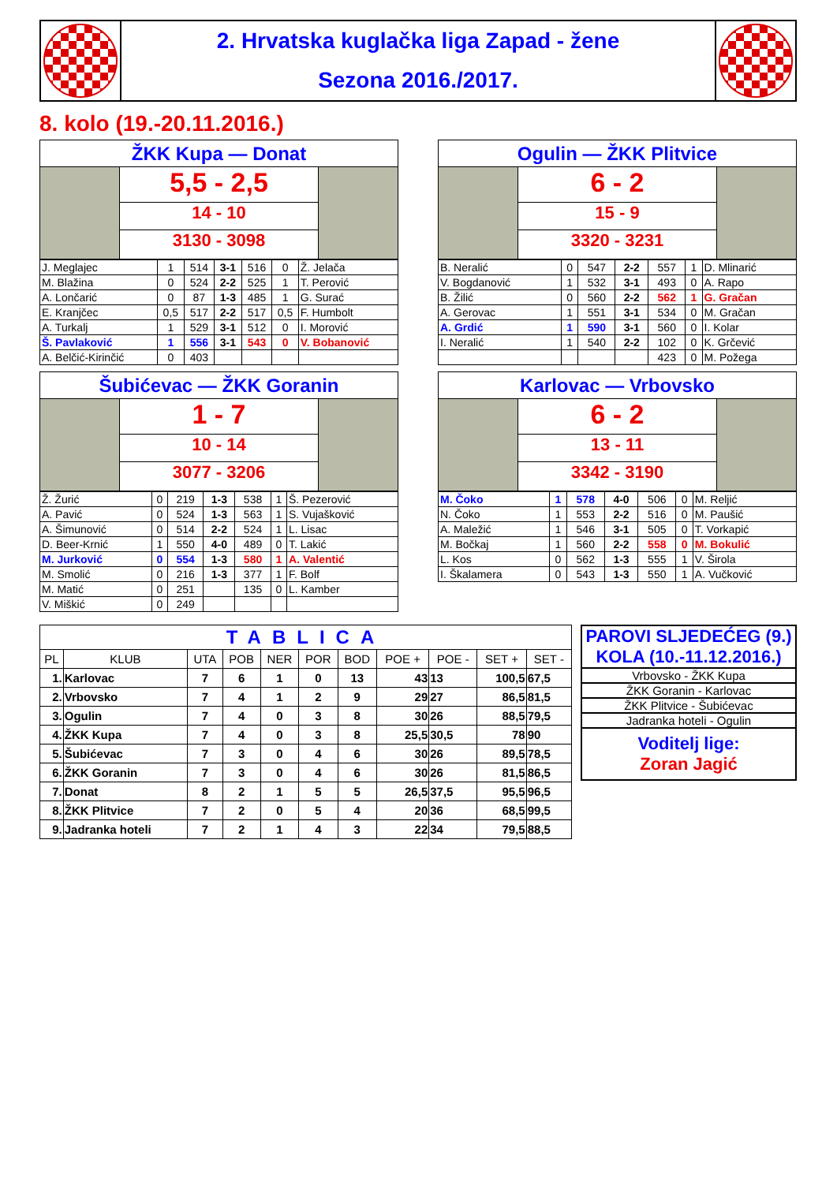2. Hrvatska kuglačka liga Zapad - žene
Sezona 2016./2017.
8. kolo (19.-20.11.2016.)
ŽKK Kupa — Donat
5,5 - 2,5
14 - 10
3130 - 3098
| J. Meglajec | 1 | 514 | 3-1 | 516 | 0 | Ž. Jelača |
| M. Blažina | 0 | 524 | 2-2 | 525 | 1 | T. Perović |
| A. Lončarić | 0 | 87 | 1-3 | 485 | 1 | G. Surać |
| E. Kranjčec | 0,5 | 517 | 2-2 | 517 | 0,5 | F. Humbolt |
| A. Turkalj | 1 | 529 | 3-1 | 512 | 0 | I. Morović |
| Š. Pavlaković | 1 | 556 | 3-1 | 543 | 0 | V. Bobanović |
| A. Belčić-Kirinčić | 0 | 403 | | | | |
Ogulin — ŽKK Plitvice
6 - 2
15 - 9
3320 - 3231
| B. Neralić | 0 | 547 | 2-2 | 557 | 1 | D. Mlinarić |
| V. Bogdanović | 1 | 532 | 3-1 | 493 | 0 | A. Rapo |
| B. Žilić | 0 | 560 | 2-2 | 562 | 1 | G. Gračan |
| A. Gerovac | 1 | 551 | 3-1 | 534 | 0 | M. Gračan |
| A. Grdić | 1 | 590 | 3-1 | 560 | 0 | I. Kolar |
| I. Neralić | 1 | 540 | 2-2 | 102 | 0 | K. Grčević |
| | | | | 423 | 0 | M. Požega |
Šubićevac — ŽKK Goranin
1 - 7
10 - 14
3077 - 3206
| Ž. Žurić | 0 | 219 | 1-3 | 538 | 1 | Š. Pezerović |
| A. Pavić | 0 | 524 | 1-3 | 563 | 1 | S. Vujašković |
| A. Šimunović | 0 | 514 | 2-2 | 524 | 1 | L. Lisac |
| D. Beer-Krnić | 1 | 550 | 4-0 | 489 | 0 | T. Lakić |
| M. Jurković | 0 | 554 | 1-3 | 580 | 1 | A. Valentić |
| M. Smolić | 0 | 216 | 1-3 | 377 | 1 | F. Bolf |
| M. Matić | 0 | 251 | | 135 | 0 | L. Kamber |
| V. Miškić | 0 | 249 | | | | |
Karlovac — Vrbovsko
6 - 2
13 - 11
3342 - 3190
| M. Čoko | 1 | 578 | 4-0 | 506 | 0 | M. Reljić |
| N. Čoko | 1 | 553 | 2-2 | 516 | 0 | M. Paušić |
| A. Maležić | 1 | 546 | 3-1 | 505 | 0 | T. Vorkapić |
| M. Bočkaj | 1 | 560 | 2-2 | 558 | 0 | M. Bokulić |
| L. Kos | 0 | 562 | 1-3 | 555 | 1 | V. Širola |
| I. Škalamera | 0 | 543 | 1-3 | 550 | 1 | A. Vučković |
| TABLICA | | | | | | | | | | |
| --- | --- | --- | --- | --- | --- | --- | --- | --- | --- | --- |
| PL | KLUB | UTA | POB | NER | POR | BOD | POE + | POE - | SET + | SET - |
| 1. | Karlovac | 7 | 6 | 1 | 0 | 13 | 43 | 13 | 100,5 | 67,5 |
| 2. | Vrbovsko | 7 | 4 | 1 | 2 | 9 | 29 | 27 | 86,5 | 81,5 |
| 3. | Ogulin | 7 | 4 | 0 | 3 | 8 | 30 | 26 | 88,5 | 79,5 |
| 4. | ŽKK Kupa | 7 | 4 | 0 | 3 | 8 | 25,5 | 30,5 | 78 | 90 |
| 5. | Šubićevac | 7 | 3 | 0 | 4 | 6 | 30 | 26 | 89,5 | 78,5 |
| 6. | ŽKK Goranin | 7 | 3 | 0 | 4 | 6 | 30 | 26 | 81,5 | 86,5 |
| 7. | Donat | 8 | 2 | 1 | 5 | 5 | 26,5 | 37,5 | 95,5 | 96,5 |
| 8. | ŽKK Plitvice | 7 | 2 | 0 | 5 | 4 | 20 | 36 | 68,5 | 99,5 |
| 9. | Jadranka hoteli | 7 | 2 | 1 | 4 | 3 | 22 | 34 | 79,5 | 88,5 |
PAROVI SLJEDEĆEG (9.) KOLA (10.-11.12.2016.)
Vrbovsko - ŽKK Kupa
ŽKK Goranin - Karlovac
ŽKK Plitvice - Šubićevac
Jadranka hoteli - Ogulin
Voditelj lige:
Zoran Jagić